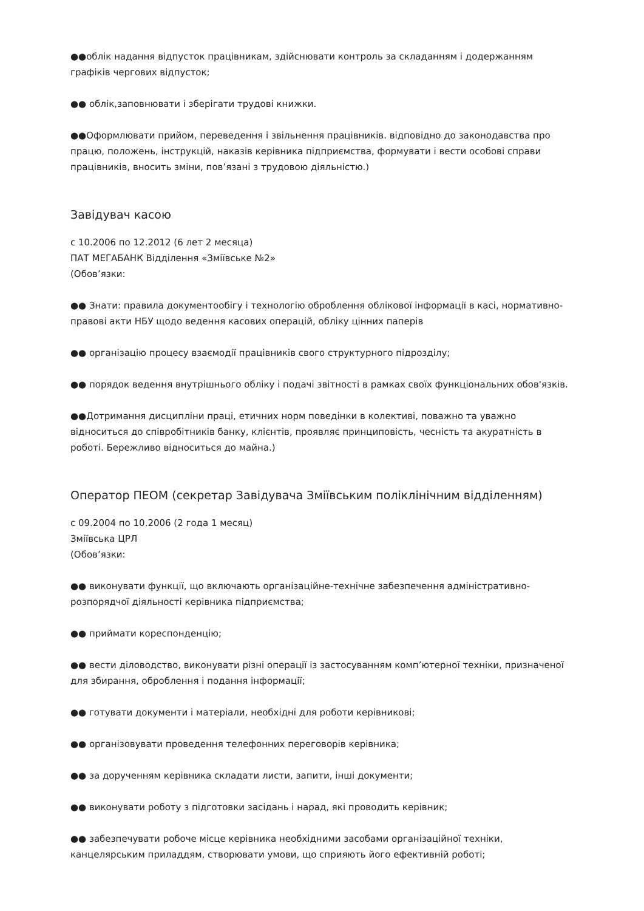●●облік надання відпусток працівникам, здійснювати контроль за складанням і додержанням графіків чергових відпусток;
●● облік,заповнювати і зберігати трудові книжки.
●●Оформлювати прийом, переведення і звільнення працівників. відповідно до законодавства про працю, положень, інструкцій, наказів керівника підприємства, формувати і вести особові справи працівників, вносить зміни, пов’язані з трудовою діяльністю.)
Завідувач касою
с 10.2006 по 12.2012 (6 лет 2 месяца)
ПАТ МЕГАБАНК Відділення «Зміївське №2»
(Обов’язки:
●● Знати: правила документообігу і технологію оброблення облікової інформації в касі, нормативно-правові акти НБУ щодо ведення касових операцій, обліку цінних паперів
●● організацію процесу взаємодії працівників свого структурного підрозділу;
●● порядок ведення внутрішнього обліку і подачі звітності в рамках своїх функціональних обов'язків.
●●Дотримання дисципліни праці, етичних норм поведінки в колективі, поважно та уважно відноситься до співробітників банку, клієнтів, проявляє принциповість, чесність та акуратність в роботі. Бережливо відноситься до майна.)
Оператор ПЕОМ (секретар Завідувача Зміївським поліклінічним відділенням)
с 09.2004 по 10.2006 (2 года 1 месяц)
Зміївська ЦРЛ
(Обов’язки:
●● виконувати функції, що включають організаційне-технічне забезпечення адміністративно-розпорядчої діяльності керівника підприємства;
●● приймати кореспонденцію;
●● вести діловодство, виконувати різні операції із застосуванням комп’ютерної техніки, призначеної для збирання, оброблення і подання інформації;
●● готувати документи і матеріали, необхідні для роботи керівникові;
●● організовувати проведення телефонних переговорів керівника;
●● за дорученням керівника складати листи, запити, інші документи;
●● виконувати роботу з підготовки засідань і нарад, які проводить керівник;
●● забезпечувати робоче місце керівника необхідними засобами організаційної техніки, канцелярським приладдям, створювати умови, що сприяють його ефективній роботі;